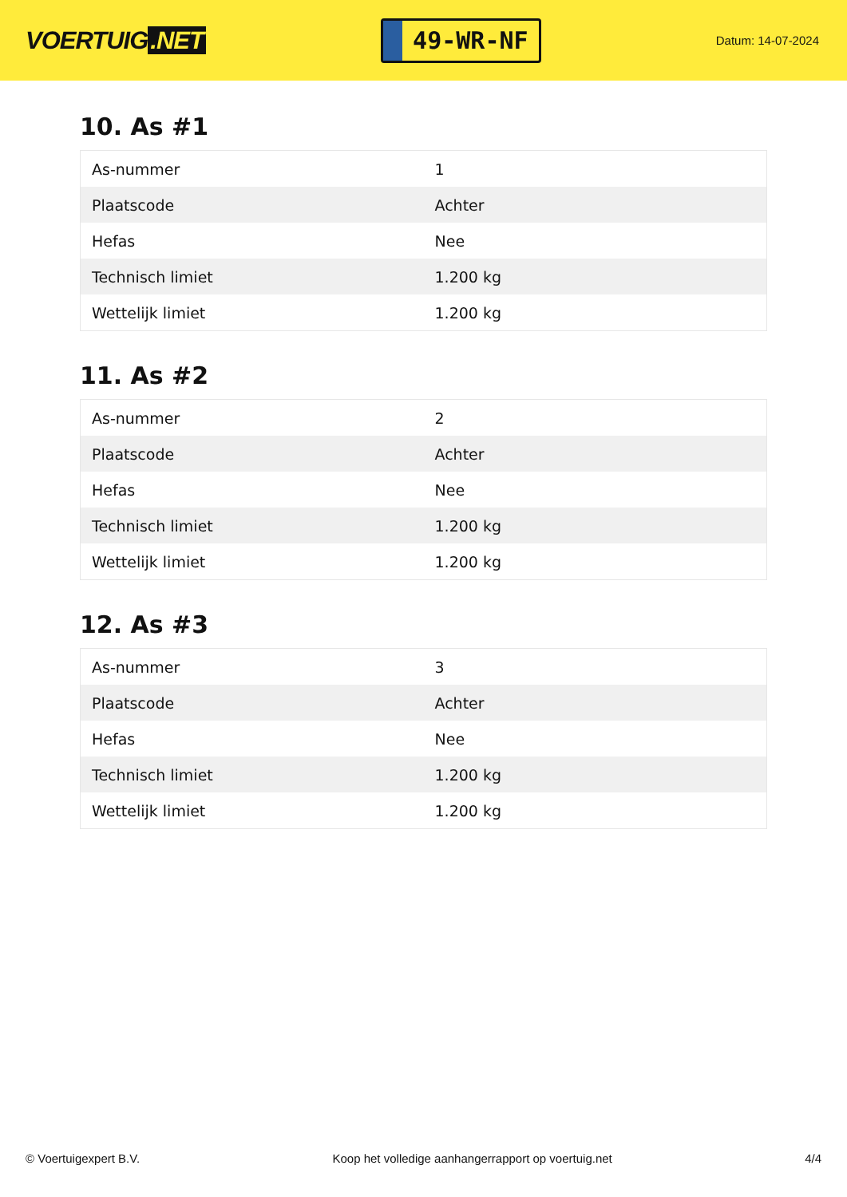VOERTUIG.NET
49-WR-NF
Datum: 14-07-2024
10. As #1
| As-nummer | 1 |
| Plaatscode | Achter |
| Hefas | Nee |
| Technisch limiet | 1.200 kg |
| Wettelijk limiet | 1.200 kg |
11. As #2
| As-nummer | 2 |
| Plaatscode | Achter |
| Hefas | Nee |
| Technisch limiet | 1.200 kg |
| Wettelijk limiet | 1.200 kg |
12. As #3
| As-nummer | 3 |
| Plaatscode | Achter |
| Hefas | Nee |
| Technisch limiet | 1.200 kg |
| Wettelijk limiet | 1.200 kg |
© Voertuigexpert B.V. Koop het volledige aanhangerrapport op voertuig.net 4/4